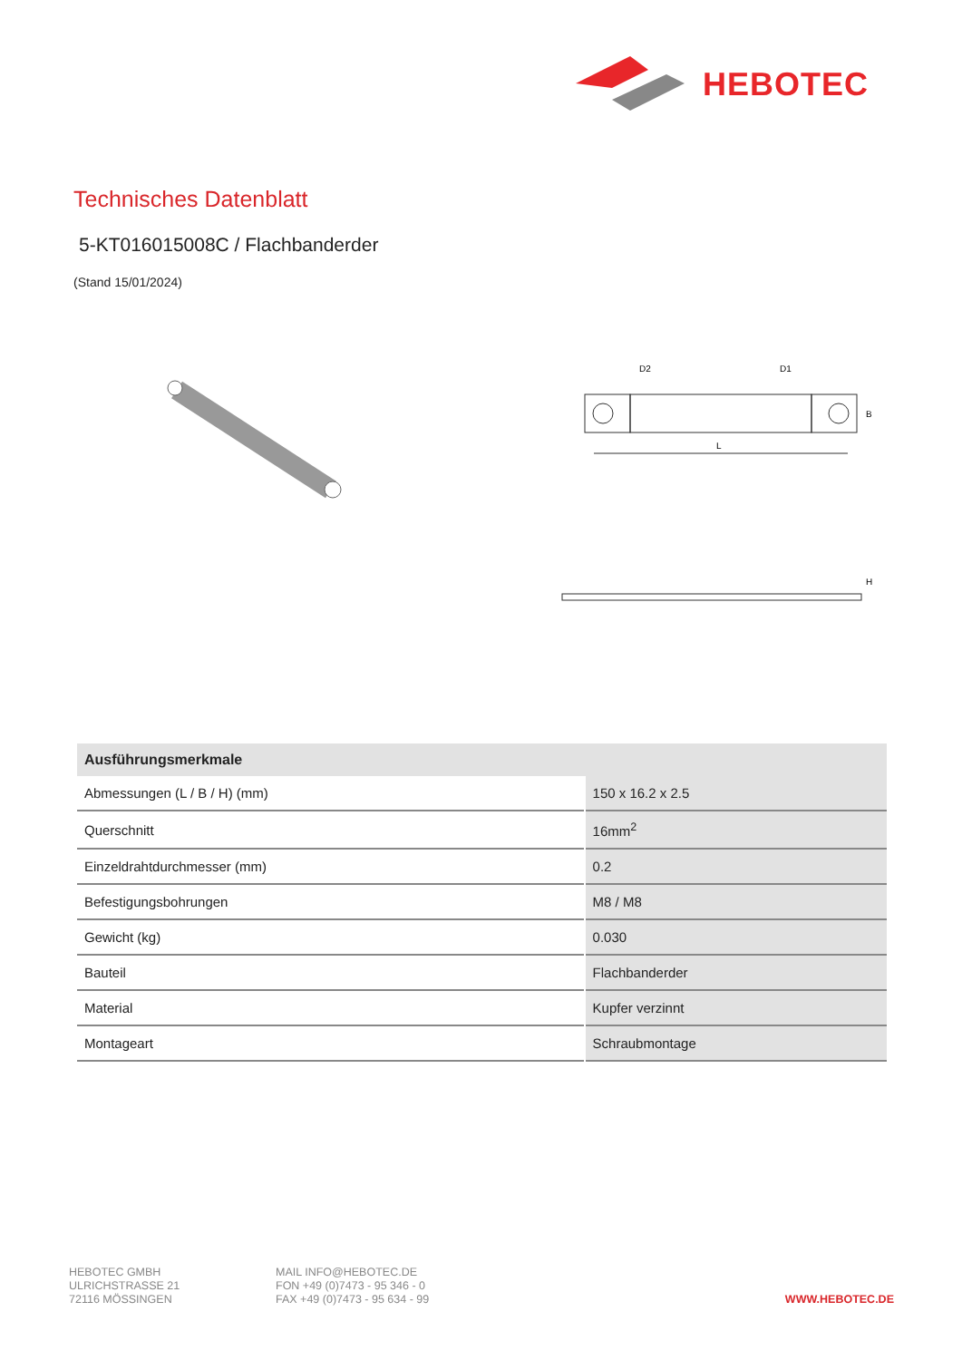HEBOTEC
Technisches Datenblatt
5-KT016015008C / Flachbanderder
(Stand 15/01/2024)
L
D2
D1
B
H
| Ausführungsmerkmale | |
| --- | --- |
| Abmessungen (L / B / H) (mm) | 150 x 16.2 x 2.5 |
| Querschnitt | 16mm<sup>2</sup> |
| Einzeldrahtdurchmesser (mm) | 0.2 |
| Befestigungsbohrungen | M8 / M8 |
| Gewicht (kg) | 0.030 |
| Bauteil | Flachbanderder |
| Material | Kupfer verzinnt |
| Montageart | Schraubmontage |
HEBOTEC GMBH
ULRICHSTRASSE 21
72116 MÖSSINGEN
MAIL INFO@HEBOTEC.DE
FON +49 (0)7473 - 95 346 - 0
FAX +49 (0)7473 - 95 634 - 99
WWW.HEBOTEC.DE